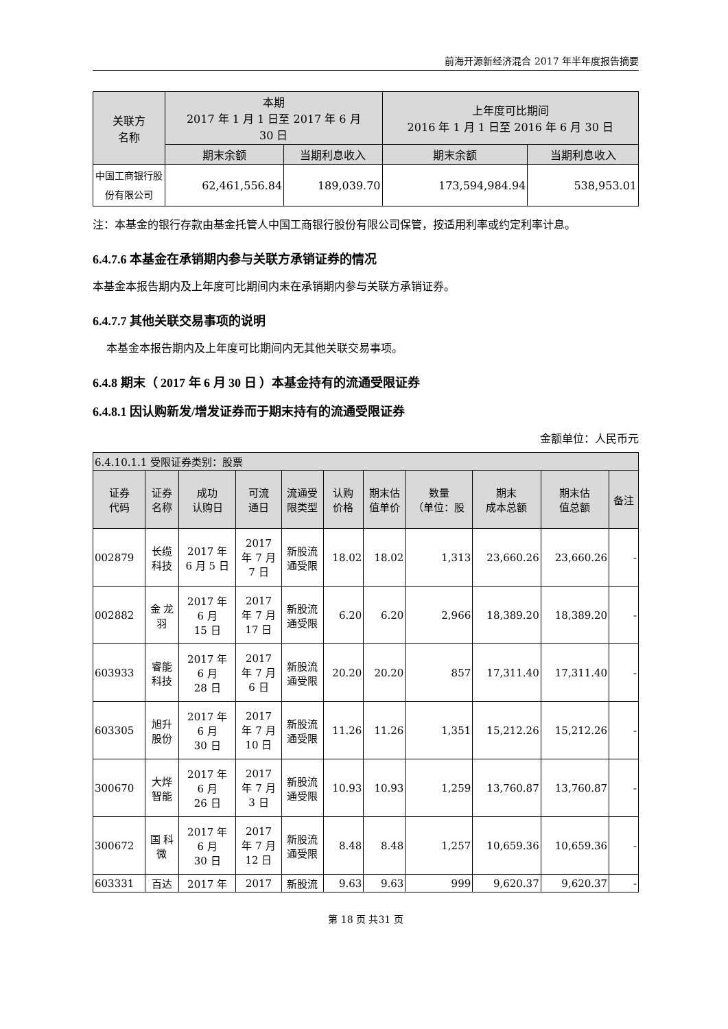前海开源新经济混合 2017 年半年度报告摘要
| 关联方 名称 | 本期 2017 年 1 月 1 日至 2017 年 6 月 30 日 | | 上年度可比期间 2016 年 1 月 1 日至 2016 年 6 月 30 日 | |
| --- | --- | --- | --- | --- |
| | 期末余额 | 当期利息收入 | 期末余额 | 当期利息收入 |
| 中国工商银行股份有限公司 | 62,461,556.84 | 189,039.70 | 173,594,984.94 | 538,953.01 |
注：本基金的银行存款由基金托管人中国工商银行股份有限公司保管，按适用利率或约定利率计息。
6.4.7.6 本基金在承销期内参与关联方承销证券的情况
本基金本报告期内及上年度可比期间内未在承销期内参与关联方承销证券。
6.4.7.7 其他关联交易事项的说明
本基金本报告期内及上年度可比期间内无其他关联交易事项。
6.4.8 期末（ 2017 年 6 月 30 日 ）本基金持有的流通受限证券
6.4.8.1 因认购新发/增发证券而于期末持有的流通受限证券
金额单位：人民币元
| 6.4.10.1.1 受限证券类别：股票 | | | | | | | | | | |
| --- | --- | --- | --- | --- | --- | --- | --- | --- | --- | --- |
| 证券 代码 | 证券 名称 | 成功 认购日 | 可流 通日 | 流通受 限类型 | 认购 价格 | 期末估 值单价 | 数量 （单位：股 | 期末 成本总额 | 期末估 值总额 | 备注 |
| 002879 | 长缆 科技 | 2017 年 6 月 5 日 | 2017 年 7 月 7 日 | 新股流 通受限 | 18.02 | 18.02 | 1,313 | 23,660.26 | 23,660.26 | - |
| 002882 | 金 龙 羽 | 2017 年 6 月 15 日 | 2017 年 7 月 17 日 | 新股流 通受限 | 6.20 | 6.20 | 2,966 | 18,389.20 | 18,389.20 | - |
| 603933 | 睿能 科技 | 2017 年 6 月 28 日 | 2017 年 7 月 6 日 | 新股流 通受限 | 20.20 | 20.20 | 857 | 17,311.40 | 17,311.40 | - |
| 603305 | 旭升 股份 | 2017 年 6 月 30 日 | 2017 年 7 月 10 日 | 新股流 通受限 | 11.26 | 11.26 | 1,351 | 15,212.26 | 15,212.26 | - |
| 300670 | 大烨 智能 | 2017 年 6 月 26 日 | 2017 年 7 月 3 日 | 新股流 通受限 | 10.93 | 10.93 | 1,259 | 13,760.87 | 13,760.87 | - |
| 300672 | 国 科 微 | 2017 年 6 月 30 日 | 2017 年 7 月 12 日 | 新股流 通受限 | 8.48 | 8.48 | 1,257 | 10,659.36 | 10,659.36 | - |
| 603331 | 百达 | 2017 年 | 2017 | 新股流 | 9.63 | 9.63 | 999 | 9,620.37 | 9,620.37 | - |
第 18 页 共31 页